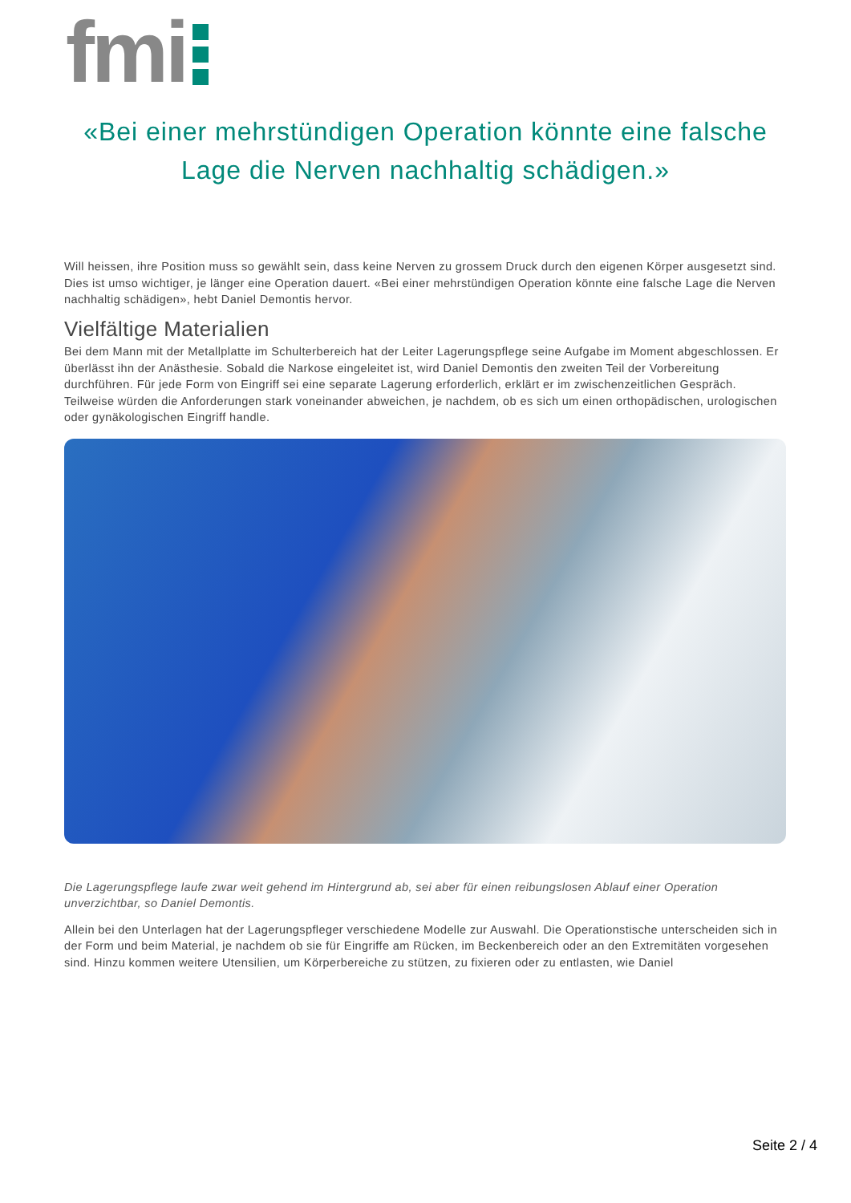fmi
«Bei einer mehrstündigen Operation könnte eine falsche Lage die Nerven nachhaltig schädigen.»
Will heissen, ihre Position muss so gewählt sein, dass keine Nerven zu grossem Druck durch den eigenen Körper ausgesetzt sind. Dies ist umso wichtiger, je länger eine Operation dauert. «Bei einer mehrstündigen Operation könnte eine falsche Lage die Nerven nachhaltig schädigen», hebt Daniel Demontis hervor.
Vielfältige Materialien
Bei dem Mann mit der Metallplatte im Schulterbereich hat der Leiter Lagerungspflege seine Aufgabe im Moment abgeschlossen. Er überlässt ihn der Anästhesie. Sobald die Narkose eingeleitet ist, wird Daniel Demontis den zweiten Teil der Vorbereitung durchführen. Für jede Form von Eingriff sei eine separate Lagerung erforderlich, erklärt er im zwischenzeitlichen Gespräch. Teilweise würden die Anforderungen stark voneinander abweichen, je nachdem, ob es sich um einen orthopädischen, urologischen oder gynäkologischen Eingriff handle.
Die Lagerungspflege laufe zwar weit gehend im Hintergrund ab, sei aber für einen reibungslosen Ablauf einer Operation unverzichtbar, so Daniel Demontis.
Allein bei den Unterlagen hat der Lagerungspfleger verschiedene Modelle zur Auswahl. Die Operationstische unterscheiden sich in der Form und beim Material, je nachdem ob sie für Eingriffe am Rücken, im Beckenbereich oder an den Extremitäten vorgesehen sind. Hinzu kommen weitere Utensilien, um Körperbereiche zu stützen, zu fixieren oder zu entlasten, wie Daniel
Seite 2 / 4